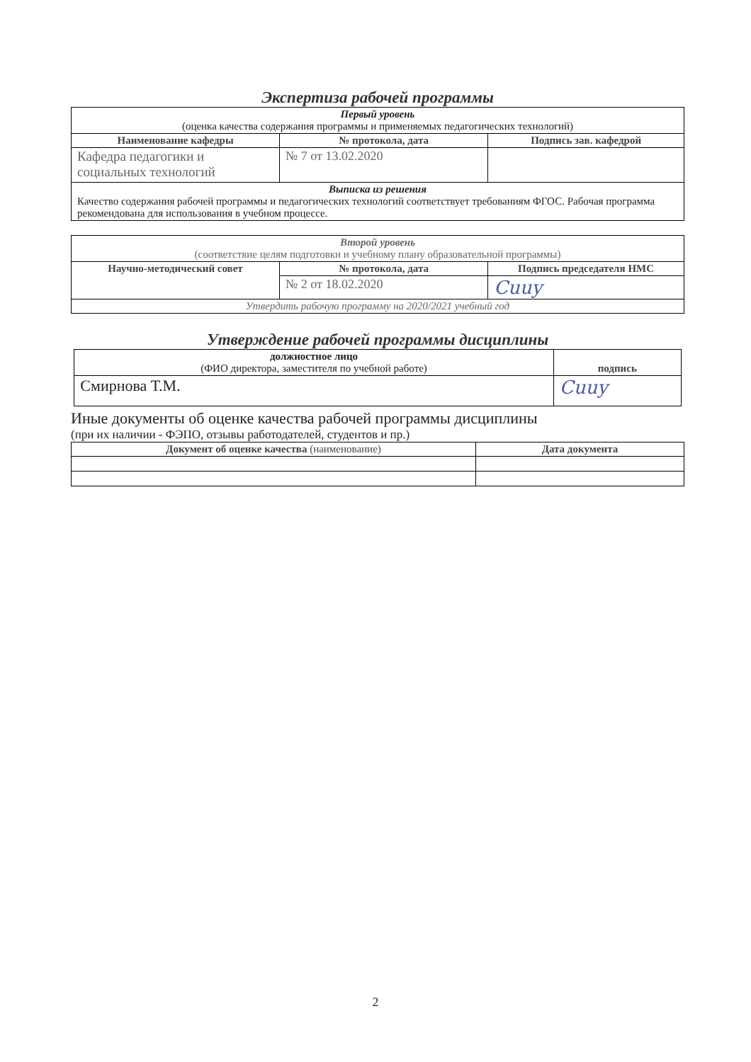Экспертиза рабочей программы
| Первый уровень (оценка качества содержания программы и применяемых педагогических технологий) | | |
| Наименование кафедры | № протокола, дата | Подпись зав. кафедрой |
| Кафедра педагогики и социальных технологий | № 7 от 13.02.2020 | |
| Выписка из решения Качество содержания рабочей программы и педагогических технологий соответствует требованиям ФГОС. Рабочая программа рекомендована для использования в учебном процессе. | | |
| Второй уровень (соответствие целям подготовки и учебному плану образовательной программы) | | |
| Научно-методический совет | № протокола, дата | Подпись председателя НМС |
| | № 2 от 18.02.2020 | Cuuy |
| Утвердить рабочую программу на 2020/2021 учебный год | | |
Утверждение рабочей программы дисциплины
| должностное лицо (ФИО директора, заместителя по учебной работе) | подпись |
| Смирнова Т.М. | Cuuy |
Иные документы об оценке качества рабочей программы дисциплины
(при их наличии - ФЭПО, отзывы работодателей, студентов и пр.)
| Документ об оценке качества (наименование) | Дата документа |
| --- | --- |
2